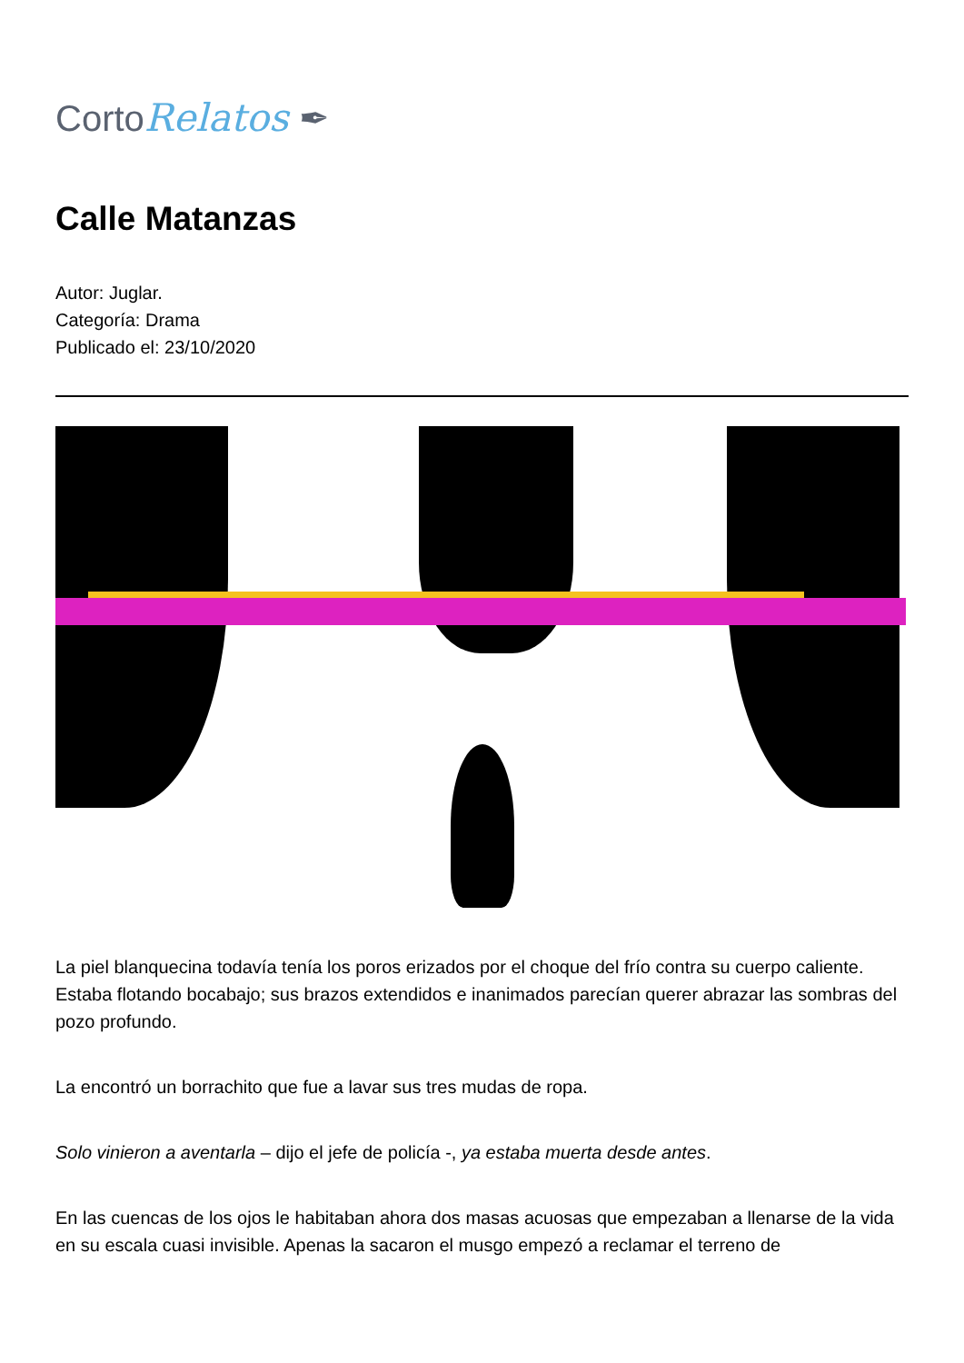CortoRelatos ✒
Calle Matanzas
Autor: Juglar.
Categoría: Drama
Publicado el: 23/10/2020
La piel blanquecina todavía tenía los poros erizados por el choque del frío contra su cuerpo caliente. Estaba flotando bocabajo; sus brazos extendidos e inanimados parecían querer abrazar las sombras del pozo profundo.
La encontró un borrachito que fue a lavar sus tres mudas de ropa.
Solo vinieron a aventarla – dijo el jefe de policía -, ya estaba muerta desde antes.
En las cuencas de los ojos le habitaban ahora dos masas acuosas que empezaban a llenarse de la vida en su escala cuasi invisible. Apenas la sacaron el musgo empezó a reclamar el terreno de